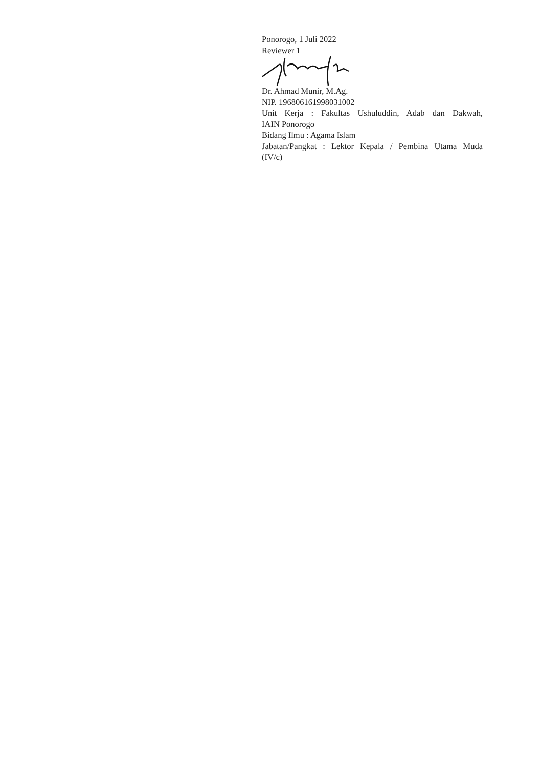Ponorogo, 1 Juli 2022
Reviewer 1
Dr. Ahmad Munir, M.Ag.
NIP. 196806161998031002
Unit Kerja : Fakultas Ushuluddin, Adab dan Dakwah,
IAIN Ponorogo
Bidang Ilmu : Agama Islam
Jabatan/Pangkat : Lektor Kepala / Pembina Utama Muda
(IV/c)